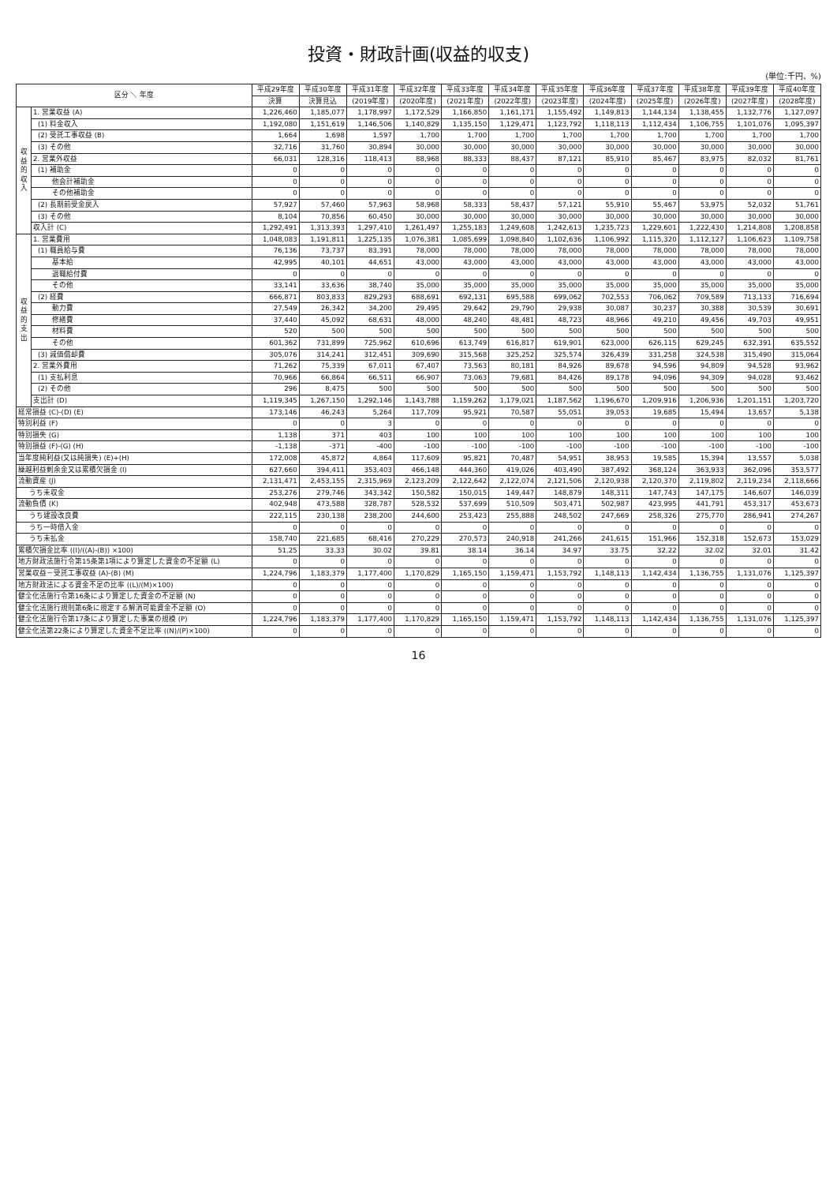投資・財政計画(収益的収支)
(単位:千円、%)
| 区分 ＼ 年度 | | 平成29年度 | 平成30年度 | 平成31年度 | 平成32年度 | 平成33年度 | 平成34年度 | 平成35年度 | 平成36年度 | 平成37年度 | 平成38年度 | 平成39年度 | 平成40年度 |
| --- | --- | --- | --- | --- | --- | --- | --- | --- | --- | --- | --- | --- | --- |
| | | 決算 | 決算見込 | (2019年度) | (2020年度) | (2021年度) | (2022年度) | (2023年度) | (2024年度) | (2025年度) | (2026年度) | (2027年度) | (2028年度) |
| 収益的収入 | 1. 営業収益 (A) | 1,226,460 | 1,185,077 | 1,178,997 | 1,172,529 | 1,166,850 | 1,161,171 | 1,155,492 | 1,149,813 | 1,144,134 | 1,138,455 | 1,132,776 | 1,127,097 |
| | (1) 料金収入 | 1,192,080 | 1,151,619 | 1,146,506 | 1,140,829 | 1,135,150 | 1,129,471 | 1,123,792 | 1,118,113 | 1,112,434 | 1,106,755 | 1,101,076 | 1,095,397 |
| | (2) 受託工事収益 (B) | 1,664 | 1,698 | 1,597 | 1,700 | 1,700 | 1,700 | 1,700 | 1,700 | 1,700 | 1,700 | 1,700 | 1,700 |
| | (3) その他 | 32,716 | 31,760 | 30,894 | 30,000 | 30,000 | 30,000 | 30,000 | 30,000 | 30,000 | 30,000 | 30,000 | 30,000 |
| | 2. 営業外収益 | 66,031 | 128,316 | 118,413 | 88,968 | 88,333 | 88,437 | 87,121 | 85,910 | 85,467 | 83,975 | 82,032 | 81,761 |
| | (1) 補助金 | 0 | 0 | 0 | 0 | 0 | 0 | 0 | 0 | 0 | 0 | 0 | 0 |
| | 他会計補助金 | 0 | 0 | 0 | 0 | 0 | 0 | 0 | 0 | 0 | 0 | 0 | 0 |
| | その他補助金 | 0 | 0 | 0 | 0 | 0 | 0 | 0 | 0 | 0 | 0 | 0 | 0 |
| | (2) 長期前受金戻入 | 57,927 | 57,460 | 57,963 | 58,968 | 58,333 | 58,437 | 57,121 | 55,910 | 55,467 | 53,975 | 52,032 | 51,761 |
| | (3) その他 | 8,104 | 70,856 | 60,450 | 30,000 | 30,000 | 30,000 | 30,000 | 30,000 | 30,000 | 30,000 | 30,000 | 30,000 |
| | 収入計 (C) | 1,292,491 | 1,313,393 | 1,297,410 | 1,261,497 | 1,255,183 | 1,249,608 | 1,242,613 | 1,235,723 | 1,229,601 | 1,222,430 | 1,214,808 | 1,208,858 |
| 収益的支出 | 1. 営業費用 | 1,048,083 | 1,191,811 | 1,225,135 | 1,076,381 | 1,085,699 | 1,098,840 | 1,102,636 | 1,106,992 | 1,115,320 | 1,112,127 | 1,106,623 | 1,109,758 |
| | (1) 職員給与費 | 76,136 | 73,737 | 83,391 | 78,000 | 78,000 | 78,000 | 78,000 | 78,000 | 78,000 | 78,000 | 78,000 | 78,000 |
| | 基本給 | 42,995 | 40,101 | 44,651 | 43,000 | 43,000 | 43,000 | 43,000 | 43,000 | 43,000 | 43,000 | 43,000 | 43,000 |
| | 退職給付費 | 0 | 0 | 0 | 0 | 0 | 0 | 0 | 0 | 0 | 0 | 0 | 0 |
| | その他 | 33,141 | 33,636 | 38,740 | 35,000 | 35,000 | 35,000 | 35,000 | 35,000 | 35,000 | 35,000 | 35,000 | 35,000 |
| | (2) 経費 | 666,871 | 803,833 | 829,293 | 688,691 | 692,131 | 695,588 | 699,062 | 702,553 | 706,062 | 709,589 | 713,133 | 716,694 |
| | 動力費 | 27,549 | 26,342 | 34,200 | 29,495 | 29,642 | 29,790 | 29,938 | 30,087 | 30,237 | 30,388 | 30,539 | 30,691 |
| | 修繕費 | 37,440 | 45,092 | 68,631 | 48,000 | 48,240 | 48,481 | 48,723 | 48,966 | 49,210 | 49,456 | 49,703 | 49,951 |
| | 材料費 | 520 | 500 | 500 | 500 | 500 | 500 | 500 | 500 | 500 | 500 | 500 | 500 |
| | その他 | 601,362 | 731,899 | 725,962 | 610,696 | 613,749 | 616,817 | 619,901 | 623,000 | 626,115 | 629,245 | 632,391 | 635,552 |
| | (3) 減価償却費 | 305,076 | 314,241 | 312,451 | 309,690 | 315,568 | 325,252 | 325,574 | 326,439 | 331,258 | 324,538 | 315,490 | 315,064 |
| | 2. 営業外費用 | 71,262 | 75,339 | 67,011 | 67,407 | 73,563 | 80,181 | 84,926 | 89,678 | 94,596 | 94,809 | 94,528 | 93,962 |
| | (1) 支払利息 | 70,966 | 66,864 | 66,511 | 66,907 | 73,063 | 79,681 | 84,426 | 89,178 | 94,096 | 94,309 | 94,028 | 93,462 |
| | (2) その他 | 296 | 8,475 | 500 | 500 | 500 | 500 | 500 | 500 | 500 | 500 | 500 | 500 |
| | 支出計 (D) | 1,119,345 | 1,267,150 | 1,292,146 | 1,143,788 | 1,159,262 | 1,179,021 | 1,187,562 | 1,196,670 | 1,209,916 | 1,206,936 | 1,201,151 | 1,203,720 |
| 経常損益 (C)-(D) (E) | | 173,146 | 46,243 | 5,264 | 117,709 | 95,921 | 70,587 | 55,051 | 39,053 | 19,685 | 15,494 | 13,657 | 5,138 |
| 特別利益 (F) | | 0 | 0 | 3 | 0 | 0 | 0 | 0 | 0 | 0 | 0 | 0 | 0 |
| 特別損失 (G) | | 1,138 | 371 | 403 | 100 | 100 | 100 | 100 | 100 | 100 | 100 | 100 | 100 |
| 特別損益 (F)-(G) (H) | | -1,138 | -371 | -400 | -100 | -100 | -100 | -100 | -100 | -100 | -100 | -100 | -100 |
| 当年度純利益(又は純損失) (E)+(H) | | 172,008 | 45,872 | 4,864 | 117,609 | 95,821 | 70,487 | 54,951 | 38,953 | 19,585 | 15,394 | 13,557 | 5,038 |
| 繰越利益剰余金又は累積欠損金 (I) | | 627,660 | 394,411 | 353,403 | 466,148 | 444,360 | 419,026 | 403,490 | 387,492 | 368,124 | 363,933 | 362,096 | 353,577 |
| 流動資産 (J) | | 2,131,471 | 2,453,155 | 2,315,969 | 2,123,209 | 2,122,642 | 2,122,074 | 2,121,506 | 2,120,938 | 2,120,370 | 2,119,802 | 2,119,234 | 2,118,666 |
| うち未収金 | | 253,276 | 279,746 | 343,342 | 150,582 | 150,015 | 149,447 | 148,879 | 148,311 | 147,743 | 147,175 | 146,607 | 146,039 |
| 流動負債 (K) | | 402,948 | 473,588 | 328,787 | 528,532 | 537,699 | 510,509 | 503,471 | 502,987 | 423,995 | 441,791 | 453,317 | 453,673 |
| うち建設改良費 | | 222,115 | 230,138 | 238,200 | 244,600 | 253,423 | 255,888 | 248,502 | 247,669 | 258,326 | 275,770 | 286,941 | 274,267 |
| うち一時借入金 | | 0 | 0 | 0 | 0 | 0 | 0 | 0 | 0 | 0 | 0 | 0 | 0 |
| うち未払金 | | 158,740 | 221,685 | 68,416 | 270,229 | 270,573 | 240,918 | 241,266 | 241,615 | 151,966 | 152,318 | 152,673 | 153,029 |
| 累積欠損金比率 ((I)/((A)-(B)) ×100) | | 51.25 | 33.33 | 30.02 | 39.81 | 38.14 | 36.14 | 34.97 | 33.75 | 32.22 | 32.02 | 32.01 | 31.42 |
| 地方財政法施行令第15条第1項により算定した資金の不足額 (L) | | 0 | 0 | 0 | 0 | 0 | 0 | 0 | 0 | 0 | 0 | 0 | 0 |
| 営業収益－受託工事収益 (A)-(B) (M) | | 1,224,796 | 1,183,379 | 1,177,400 | 1,170,829 | 1,165,150 | 1,159,471 | 1,153,792 | 1,148,113 | 1,142,434 | 1,136,755 | 1,131,076 | 1,125,397 |
| 地方財政法による資金不足の比率 ((L)/(M)×100) | | 0 | 0 | 0 | 0 | 0 | 0 | 0 | 0 | 0 | 0 | 0 | 0 |
| 健全化法施行令第16条により算定した資金の不足額 (N) | | 0 | 0 | 0 | 0 | 0 | 0 | 0 | 0 | 0 | 0 | 0 | 0 |
| 健全化法施行規則第6条に規定する解消可能資金不足額 (O) | | 0 | 0 | 0 | 0 | 0 | 0 | 0 | 0 | 0 | 0 | 0 | 0 |
| 健全化法施行令第17条により算定した事業の規模 (P) | | 1,224,796 | 1,183,379 | 1,177,400 | 1,170,829 | 1,165,150 | 1,159,471 | 1,153,792 | 1,148,113 | 1,142,434 | 1,136,755 | 1,131,076 | 1,125,397 |
| 健全化法第22条により算定した資金不足比率 ((N)/(P)×100) | | 0 | 0 | 0 | 0 | 0 | 0 | 0 | 0 | 0 | 0 | 0 | 0 |
16